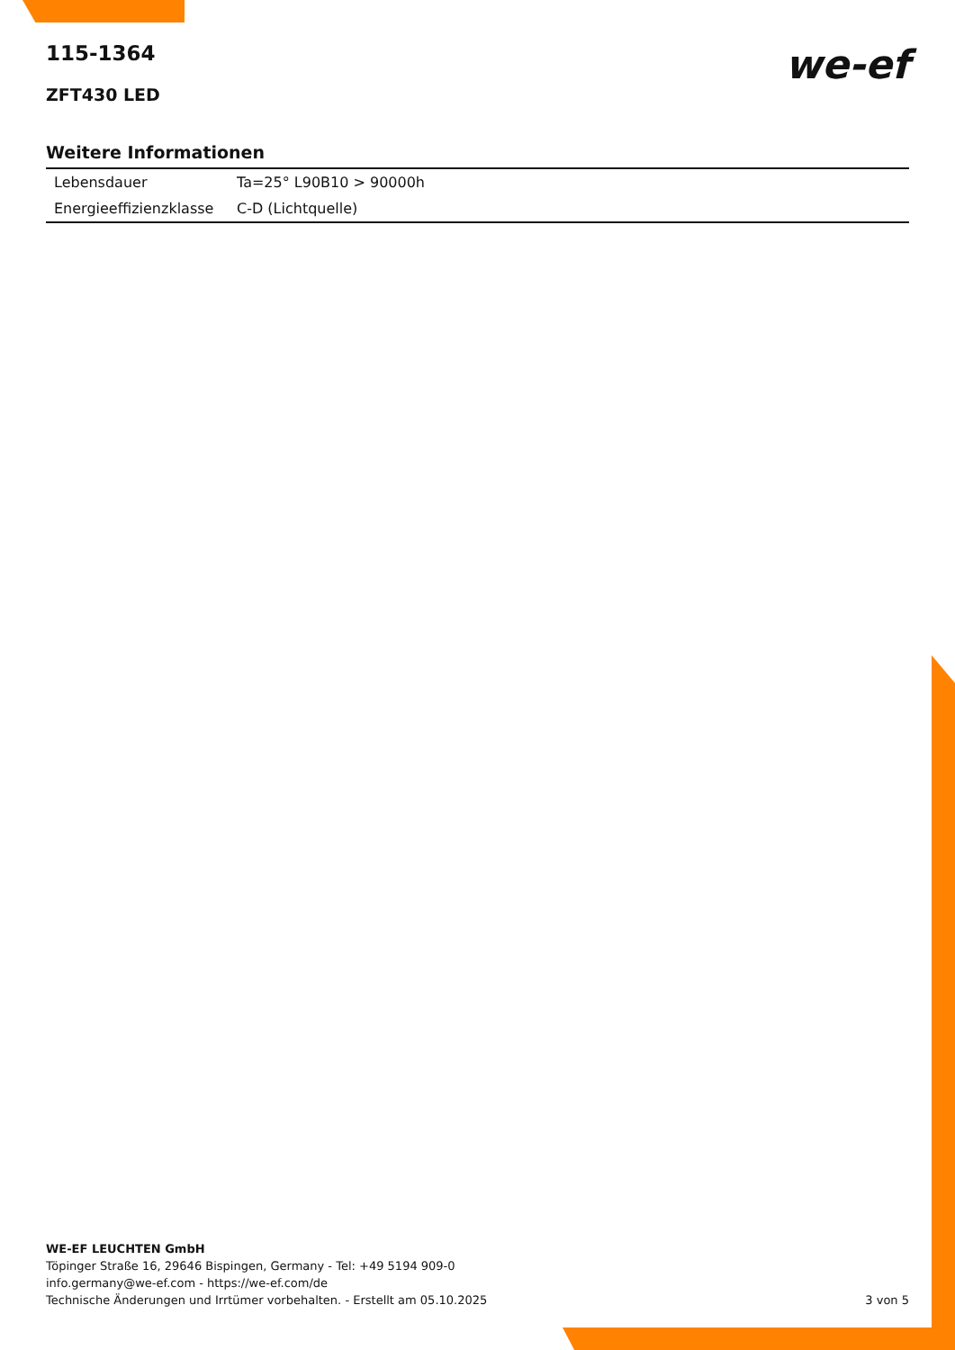115-1364
we-ef
ZFT430 LED
Weitere Informationen
| Lebensdauer | Ta=25° L90B10 > 90000h |
| Energieeffizienzklasse | C-D (Lichtquelle) |
WE-EF LEUCHTEN GmbH
Töpinger Straße 16, 29646 Bispingen, Germany - Tel: +49 5194 909-0
info.germany@we-ef.com - https://we-ef.com/de
Technische Änderungen und Irrtümer vorbehalten. - Erstellt am 05.10.2025 3 von 5